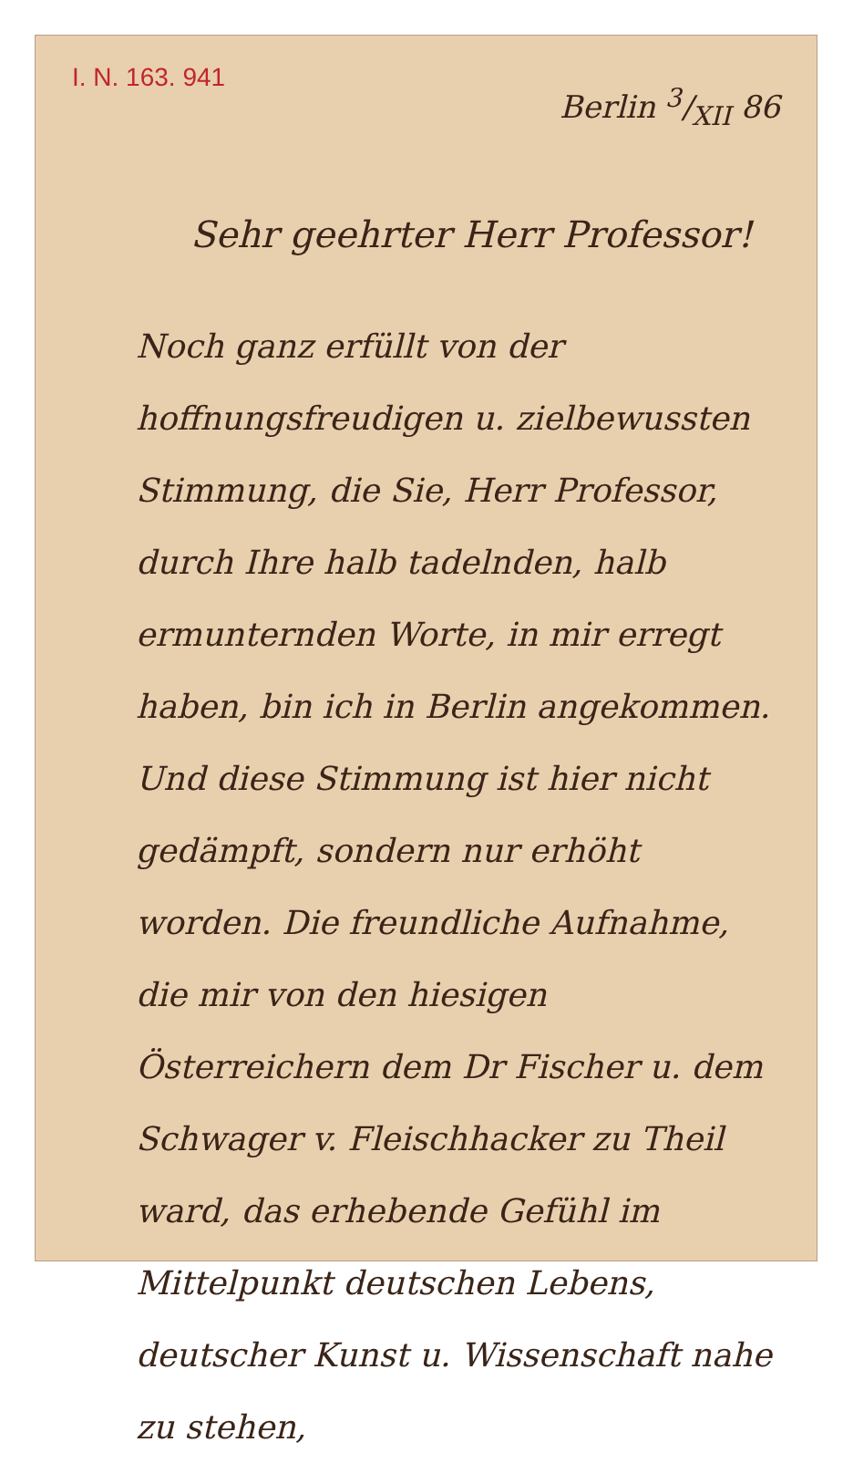I. N. 163. 941
Berlin 3/XII 86
Sehr geehrter Herr Professor!
Noch ganz erfüllt von der hoffnungsfreudigen u. zielbewussten Stimmung, die Sie, Herr Professor, durch Ihre halb tadelnden, halb ermunternden Worte, in mir erregt haben, bin ich in Berlin angekommen. Und diese Stimmung ist hier nicht gedämpft, sondern nur erhöht worden. Die freundliche Aufnahme, die mir von den hiesigen Österreichern dem Dr Fischer u. dem Schwager v. Fleischhacker zu Theil ward, das erhebende Gefühl im Mittelpunkt deutschen Lebens, deutscher Kunst u. Wissenschaft nahe zu stehen,